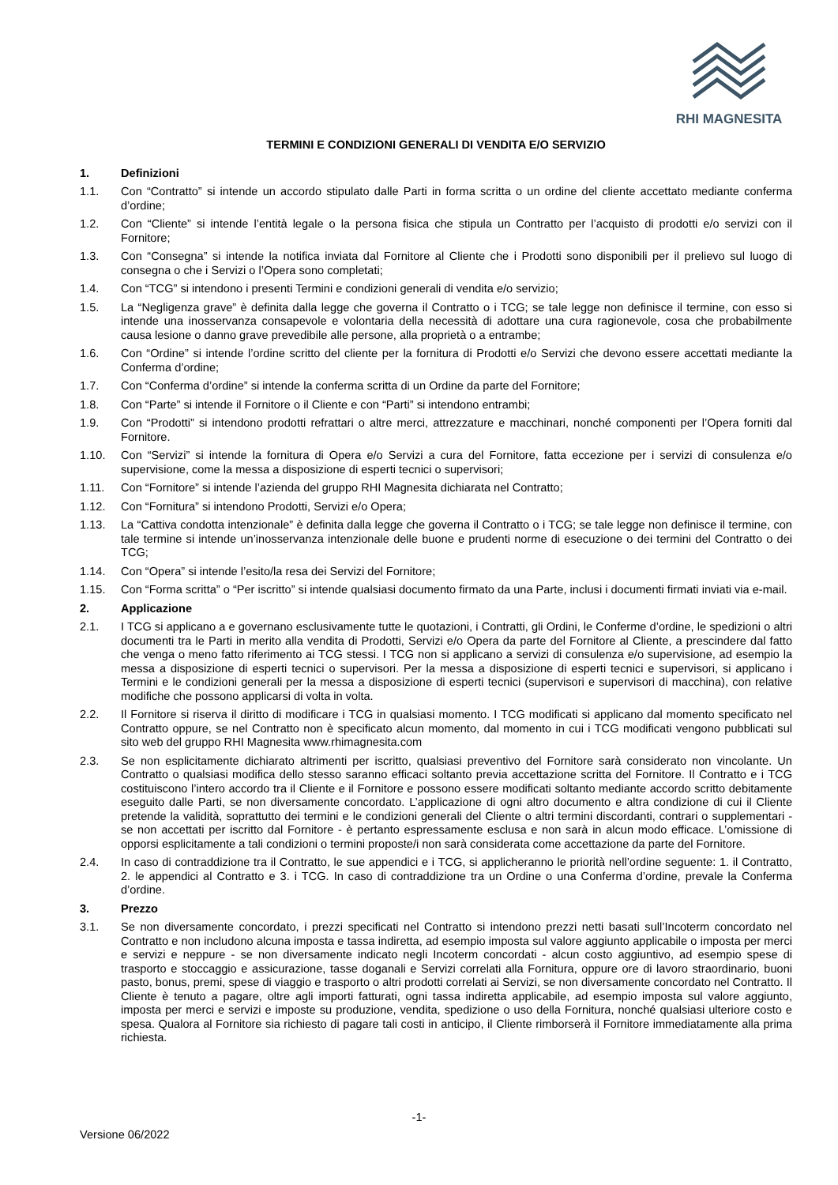RHI MAGNESITA
TERMINI E CONDIZIONI GENERALI DI VENDITA E/O SERVIZIO
1. Definizioni
1.1. Con “Contratto” si intende un accordo stipulato dalle Parti in forma scritta o un ordine del cliente accettato mediante conferma d’ordine;
1.2. Con “Cliente” si intende l’entità legale o la persona fisica che stipula un Contratto per l’acquisto di prodotti e/o servizi con il Fornitore;
1.3. Con “Consegna” si intende la notifica inviata dal Fornitore al Cliente che i Prodotti sono disponibili per il prelievo sul luogo di consegna o che i Servizi o l’Opera sono completati;
1.4. Con “TCG” si intendono i presenti Termini e condizioni generali di vendita e/o servizio;
1.5. La “Negligenza grave” è definita dalla legge che governa il Contratto o i TCG; se tale legge non definisce il termine, con esso si intende una inosservanza consapevole e volontaria della necessità di adottare una cura ragionevole, cosa che probabilmente causa lesione o danno grave prevedibile alle persone, alla proprietà o a entrambe;
1.6. Con “Ordine” si intende l’ordine scritto del cliente per la fornitura di Prodotti e/o Servizi che devono essere accettati mediante la Conferma d’ordine;
1.7. Con “Conferma d’ordine” si intende la conferma scritta di un Ordine da parte del Fornitore;
1.8. Con “Parte” si intende il Fornitore o il Cliente e con “Parti” si intendono entrambi;
1.9. Con “Prodotti” si intendono prodotti refrattari o altre merci, attrezzature e macchinari, nonché componenti per l’Opera forniti dal Fornitore.
1.10. Con “Servizi” si intende la fornitura di Opera e/o Servizi a cura del Fornitore, fatta eccezione per i servizi di consulenza e/o supervisione, come la messa a disposizione di esperti tecnici o supervisori;
1.11. Con “Fornitore” si intende l’azienda del gruppo RHI Magnesita dichiarata nel Contratto;
1.12. Con “Fornitura” si intendono Prodotti, Servizi e/o Opera;
1.13. La “Cattiva condotta intenzionale” è definita dalla legge che governa il Contratto o i TCG; se tale legge non definisce il termine, con tale termine si intende un’inosservanza intenzionale delle buone e prudenti norme di esecuzione o dei termini del Contratto o dei TCG;
1.14. Con “Opera” si intende l’esito/la resa dei Servizi del Fornitore;
1.15. Con “Forma scritta” o “Per iscritto” si intende qualsiasi documento firmato da una Parte, inclusi i documenti firmati inviati via e-mail.
2. Applicazione
2.1. I TCG si applicano a e governano esclusivamente tutte le quotazioni, i Contratti, gli Ordini, le Conferme d’ordine, le spedizioni o altri documenti tra le Parti in merito alla vendita di Prodotti, Servizi e/o Opera da parte del Fornitore al Cliente, a prescindere dal fatto che venga o meno fatto riferimento ai TCG stessi. I TCG non si applicano a servizi di consulenza e/o supervisione, ad esempio la messa a disposizione di esperti tecnici o supervisori. Per la messa a disposizione di esperti tecnici e supervisori, si applicano i Termini e le condizioni generali per la messa a disposizione di esperti tecnici (supervisori e supervisori di macchina), con relative modifiche che possono applicarsi di volta in volta.
2.2. Il Fornitore si riserva il diritto di modificare i TCG in qualsiasi momento. I TCG modificati si applicano dal momento specificato nel Contratto oppure, se nel Contratto non è specificato alcun momento, dal momento in cui i TCG modificati vengono pubblicati sul sito web del gruppo RHI Magnesita www.rhimagnesita.com
2.3. Se non esplicitamente dichiarato altrimenti per iscritto, qualsiasi preventivo del Fornitore sarà considerato non vincolante. Un Contratto o qualsiasi modifica dello stesso saranno efficaci soltanto previa accettazione scritta del Fornitore. Il Contratto e i TCG costituiscono l’intero accordo tra il Cliente e il Fornitore e possono essere modificati soltanto mediante accordo scritto debitamente eseguito dalle Parti, se non diversamente concordato. L’applicazione di ogni altro documento e altra condizione di cui il Cliente pretende la validità, soprattutto dei termini e le condizioni generali del Cliente o altri termini discordanti, contrari o supplementari - se non accettati per iscritto dal Fornitore - è pertanto espressamente esclusa e non sarà in alcun modo efficace. L’omissione di opporsi esplicitamente a tali condizioni o termini proposte/i non sarà considerata come accettazione da parte del Fornitore.
2.4. In caso di contraddizione tra il Contratto, le sue appendici e i TCG, si applicheranno le priorità nell’ordine seguente: 1. il Contratto, 2. le appendici al Contratto e 3. i TCG. In caso di contraddizione tra un Ordine o una Conferma d’ordine, prevale la Conferma d’ordine.
3. Prezzo
3.1. Se non diversamente concordato, i prezzi specificati nel Contratto si intendono prezzi netti basati sull’Incoterm concordato nel Contratto e non includono alcuna imposta e tassa indiretta, ad esempio imposta sul valore aggiunto applicabile o imposta per merci e servizi e neppure - se non diversamente indicato negli Incoterm concordati - alcun costo aggiuntivo, ad esempio spese di trasporto e stoccaggio e assicurazione, tasse doganali e Servizi correlati alla Fornitura, oppure ore di lavoro straordinario, buoni pasto, bonus, premi, spese di viaggio e trasporto o altri prodotti correlati ai Servizi, se non diversamente concordato nel Contratto. Il Cliente è tenuto a pagare, oltre agli importi fatturati, ogni tassa indiretta applicabile, ad esempio imposta sul valore aggiunto, imposta per merci e servizi e imposte su produzione, vendita, spedizione o uso della Fornitura, nonché qualsiasi ulteriore costo e spesa. Qualora al Fornitore sia richiesto di pagare tali costi in anticipo, il Cliente rimborserà il Fornitore immediatamente alla prima richiesta.
-1-
Versione 06/2022